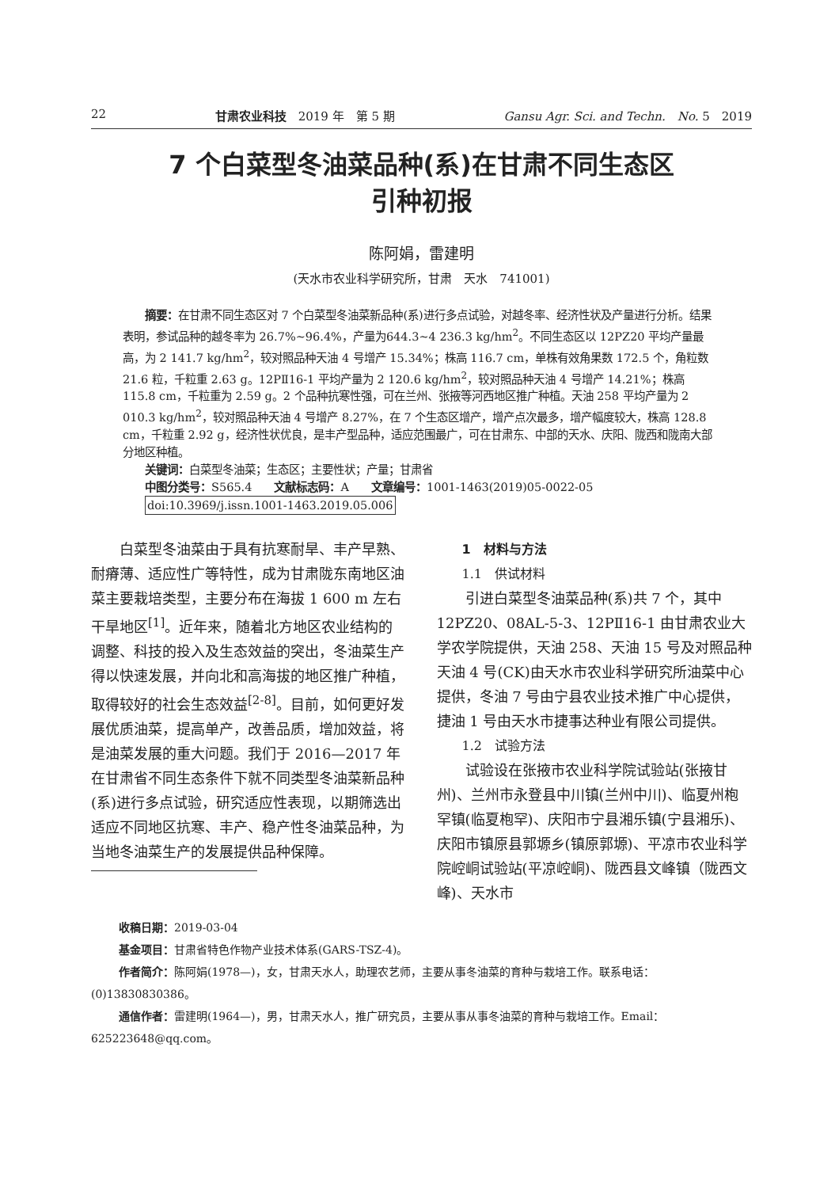22 甘肃农业科技　2019 年　第 5 期 Gansu Agr. Sci. and Techn.　No. 5　2019
7 个白菜型冬油菜品种(系)在甘肃不同生态区
引种初报
陈阿娟，雷建明
(天水市农业科学研究所，甘肃　天水　741001)
　　摘要：在甘肃不同生态区对 7 个白菜型冬油菜新品种(系)进行多点试验，对越冬率、经济性状及产量进行分析。结果表明，参试品种的越冬率为 26.7%~96.4%，产量为644.3~4 236.3 kg/hm<sup>2</sup>。不同生态区以 12PZ20 平均产量最高，为 2 141.7 kg/hm<sup>2</sup>，较对照品种天油 4 号增产 15.34%；株高 116.7 cm，单株有效角果数 172.5 个，角粒数 21.6 粒，千粒重 2.63 g。12PⅡ16-1 平均产量为 2 120.6 kg/hm<sup>2</sup>，较对照品种天油 4 号增产 14.21%；株高 115.8 cm，千粒重为 2.59 g。2 个品种抗寒性强，可在兰州、张掖等河西地区推广种植。天油 258 平均产量为 2 010.3 kg/hm<sup>2</sup>，较对照品种天油 4 号增产 8.27%，在 7 个生态区增产，增产点次最多，增产幅度较大，株高 128.8 cm，千粒重 2.92 g，经济性状优良，是丰产型品种，适应范围最广，可在甘肃东、中部的天水、庆阳、陇西和陇南大部分地区种植。
　　关键词：白菜型冬油菜；生态区；主要性状；产量；甘肃省
　　中图分类号：S565.4　　文献标志码：A　　文章编号：1001-1463(2019)05-0022-05
　　doi:10.3969/j.issn.1001-1463.2019.05.006
白菜型冬油菜由于具有抗寒耐旱、丰产早熟、耐瘠薄、适应性广等特性，成为甘肃陇东南地区油菜主要栽培类型，主要分布在海拔 1 600 m 左右干旱地区<sup>[1]</sup>。近年来，随着北方地区农业结构的调整、科技的投入及生态效益的突出，冬油菜生产得以快速发展，并向北和高海拔的地区推广种植，取得较好的社会生态效益<sup>[2-8]</sup>。目前，如何更好发展优质油菜，提高单产，改善品质，增加效益，将是油菜发展的重大问题。我们于 2016—2017 年在甘肃省不同生态条件下就不同类型冬油菜新品种(系)进行多点试验，研究适应性表现，以期筛选出适应不同地区抗寒、丰产、稳产性冬油菜品种，为当地冬油菜生产的发展提供品种保障。
1　材料与方法
1.1　供试材料
引进白菜型冬油菜品种(系)共 7 个，其中 12PZ20、08AL-5-3、12PⅡ16-1 由甘肃农业大学农学院提供，天油 258、天油 15 号及对照品种天油 4 号(CK)由天水市农业科学研究所油菜中心提供，冬油 7 号由宁县农业技术推广中心提供，捷油 1 号由天水市捷事达种业有限公司提供。
1.2　试验方法
试验设在张掖市农业科学院试验站(张掖甘州)、兰州市永登县中川镇(兰州中川)、临夏州枹罕镇(临夏枹罕)、庆阳市宁县湘乐镇(宁县湘乐)、庆阳市镇原县郭塬乡(镇原郭塬)、平凉市农业科学院崆峒试验站(平凉崆峒)、陇西县文峰镇（陇西文峰)、天水市
收稿日期：2019-03-04
基金项目：甘肃省特色作物产业技术体系(GARS-TSZ-4)。
作者简介：陈阿娟(1978—)，女，甘肃天水人，助理农艺师，主要从事冬油菜的育种与栽培工作。联系电话：(0)13830830386。
通信作者：雷建明(1964—)，男，甘肃天水人，推广研究员，主要从事从事冬油菜的育种与栽培工作。Email：625223648@qq.com。